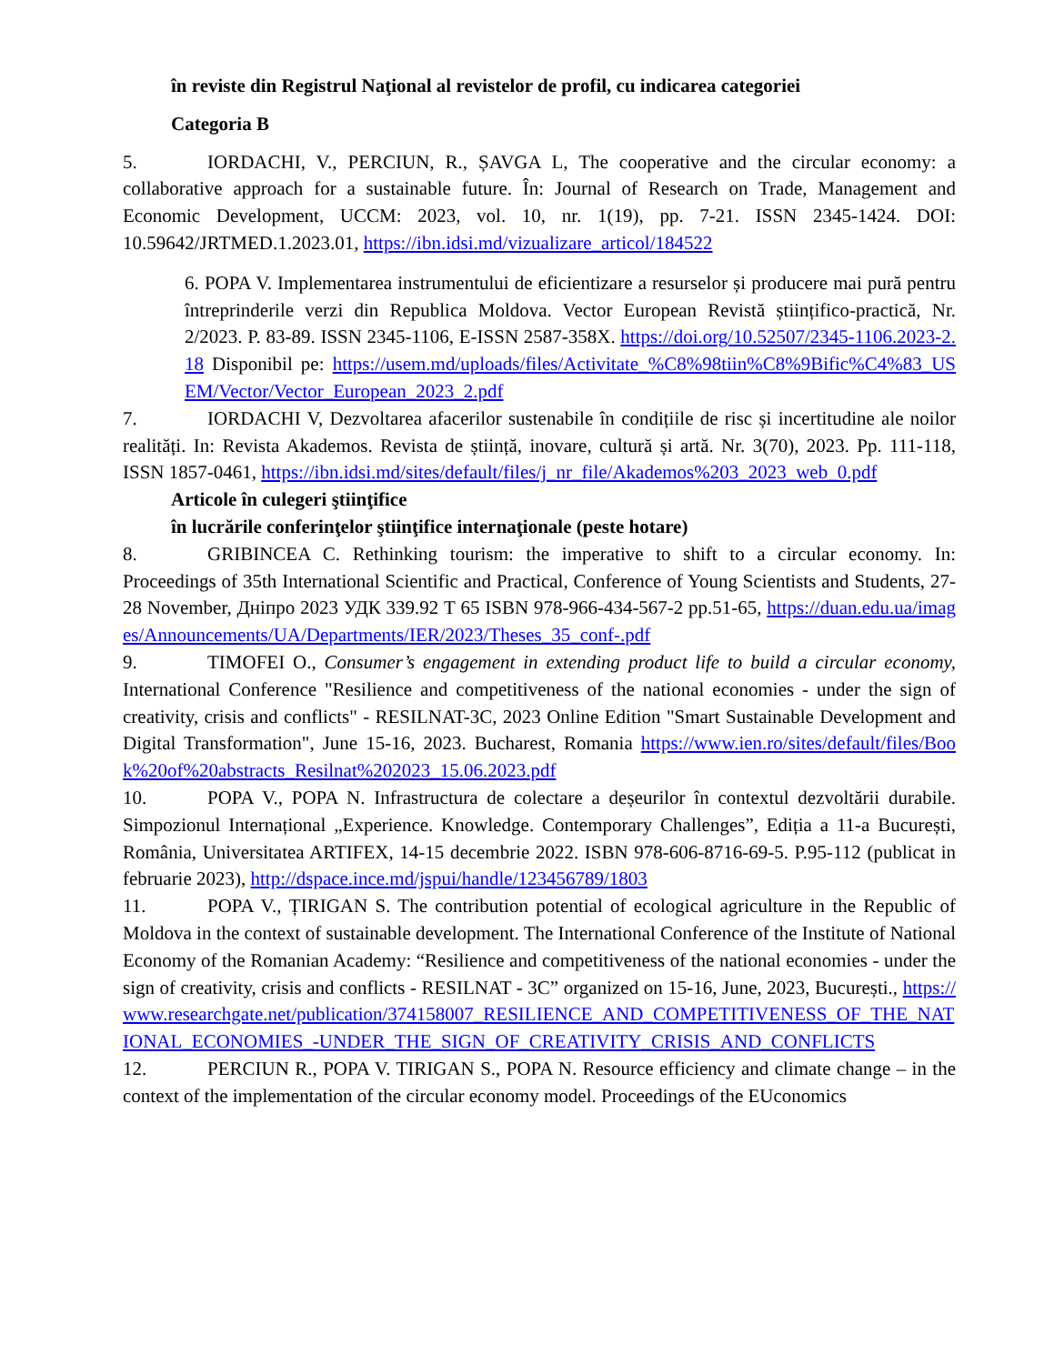în reviste din Registrul Naţional al revistelor de profil, cu indicarea categoriei
Categoria B
5. IORDACHI, V., PERCIUN, R., ȘAVGA L, The cooperative and the circular economy: a collaborative approach for a sustainable future. În: Journal of Research on Trade, Management and Economic Development, UCCM: 2023, vol. 10, nr. 1(19), pp. 7-21. ISSN 2345-1424. DOI: 10.59642/JRTMED.1.2023.01, https://ibn.idsi.md/vizualizare_articol/184522
6. POPA V. Implementarea instrumentului de eficientizare a resurselor și producere mai pură pentru întreprinderile verzi din Republica Moldova. Vector European Revistă științifico-practică, Nr. 2/2023. P. 83-89. ISSN 2345-1106, E-ISSN 2587-358X. https://doi.org/10.52507/2345-1106.2023-2.18 Disponibil pe: https://usem.md/uploads/files/Activitate_%C8%98tiin%C8%9Bific%C4%83_USEM/Vector/Vector_European_2023_2.pdf
7. IORDACHI V, Dezvoltarea afacerilor sustenabile în condițiile de risc și incertitudine ale noilor realități. In: Revista Akademos. Revista de știință, inovare, cultură și artă. Nr. 3(70), 2023. Pp. 111-118, ISSN 1857-0461, https://ibn.idsi.md/sites/default/files/j_nr_file/Akademos%203_2023_web_0.pdf
Articole în culegeri ştiinţifice
în lucrările conferinţelor ştiinţifice internaţionale (peste hotare)
8. GRIBINCEA C. Rethinking tourism: the imperative to shift to a circular economy. In: Proceedings of 35th International Scientific and Practical, Conference of Young Scientists and Students, 27-28 November, Дніпро 2023 УДК 339.92 Т 65 ISBN 978-966-434-567-2 pp.51-65, https://duan.edu.ua/images/Announcements/UA/Departments/IER/2023/Theses_35_conf-.pdf
9. TIMOFEI O., Consumer’s engagement in extending product life to build a circular economy, International Conference "Resilience and competitiveness of the national economies - under the sign of creativity, crisis and conflicts" - RESILNAT-3C, 2023 Online Edition "Smart Sustainable Development and Digital Transformation", June 15-16, 2023. Bucharest, Romania https://www.ien.ro/sites/default/files/Book%20of%20abstracts_Resilnat%202023_15.06.2023.pdf
10. POPA V., POPA N. Infrastructura de colectare a deșeurilor în contextul dezvoltării durabile. Simpozionul Internațional „Experience. Knowledge. Contemporary Challenges”, Ediția a 11-a București, România, Universitatea ARTIFEX, 14-15 decembrie 2022. ISBN 978-606-8716-69-5. P.95-112 (publicat in februarie 2023), http://dspace.ince.md/jspui/handle/123456789/1803
11. POPA V., ȚIRIGAN S. The contribution potential of ecological agriculture in the Republic of Moldova in the context of sustainable development. The International Conference of the Institute of National Economy of the Romanian Academy: “Resilience and competitiveness of the national economies - under the sign of creativity, crisis and conflicts - RESILNAT - 3C” organized on 15-16, June, 2023, București., https://www.researchgate.net/publication/374158007_RESILIENCE_AND_COMPETITIVENESS_OF_THE_NATIONAL_ECONOMIES_-UNDER_THE_SIGN_OF_CREATIVITY_CRISIS_AND_CONFLICTS
12. PERCIUN R., POPA V. TIRIGAN S., POPA N. Resource efficiency and climate change – in the context of the implementation of the circular economy model. Proceedings of the EUconomics